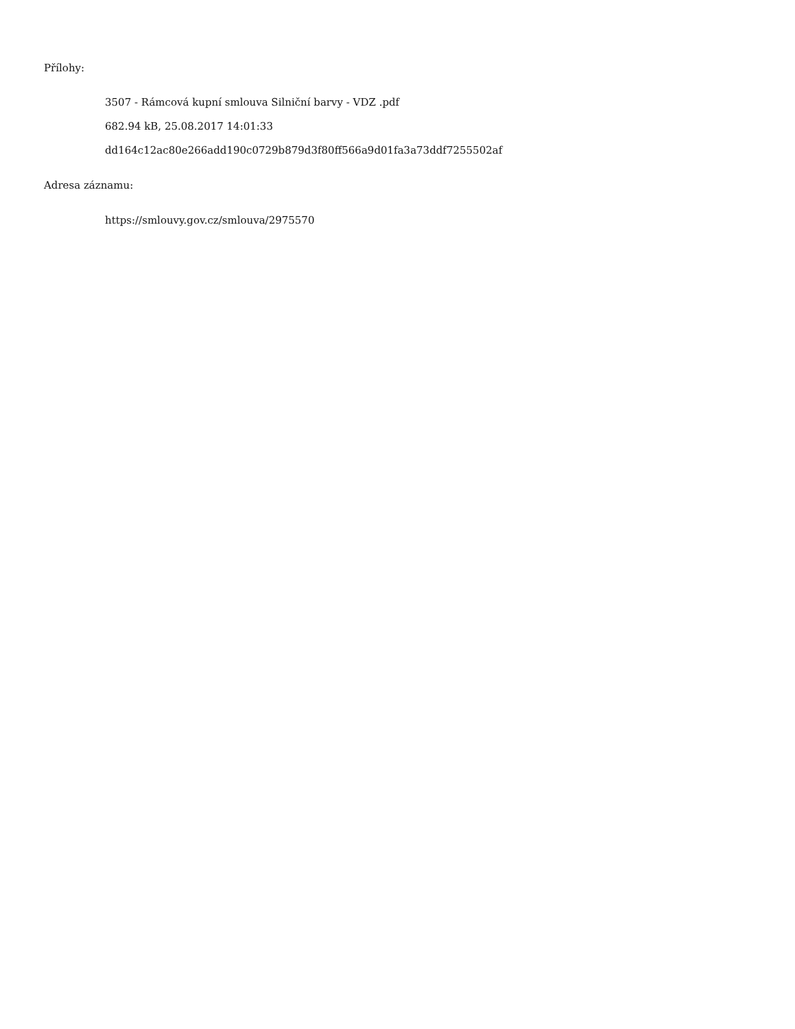Přílohy:
3507 - Rámcová kupní smlouva Silniční barvy - VDZ .pdf
682.94 kB, 25.08.2017 14:01:33
dd164c12ac80e266add190c0729b879d3f80ff566a9d01fa3a73ddf7255502af
Adresa záznamu:
https://smlouvy.gov.cz/smlouva/2975570